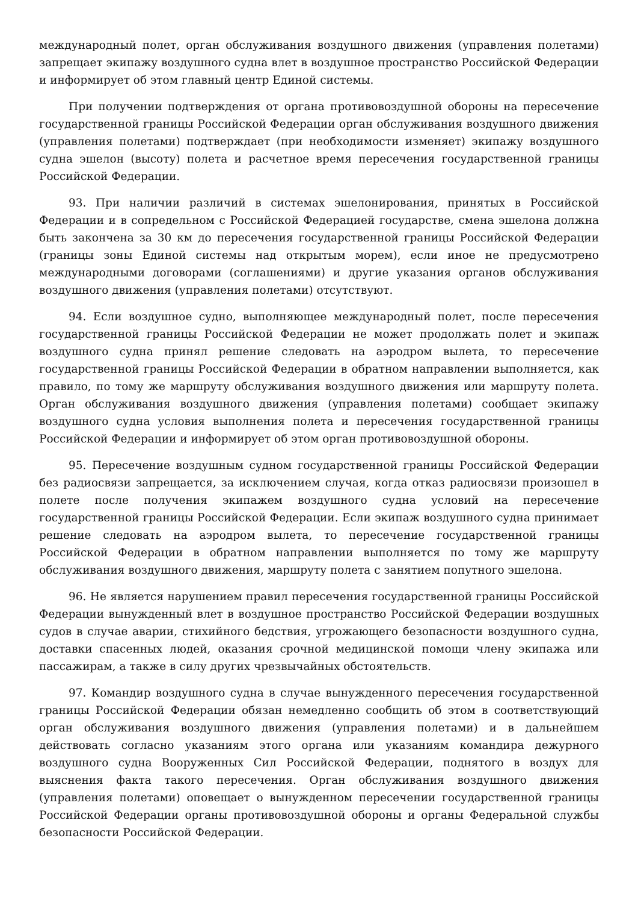международный полет, орган обслуживания воздушного движения (управления полетами) запрещает экипажу воздушного судна влет в воздушное пространство Российской Федерации и информирует об этом главный центр Единой системы.
При получении подтверждения от органа противовоздушной обороны на пересечение государственной границы Российской Федерации орган обслуживания воздушного движения (управления полетами) подтверждает (при необходимости изменяет) экипажу воздушного судна эшелон (высоту) полета и расчетное время пересечения государственной границы Российской Федерации.
93. При наличии различий в системах эшелонирования, принятых в Российской Федерации и в сопредельном с Российской Федерацией государстве, смена эшелона должна быть закончена за 30 км до пересечения государственной границы Российской Федерации (границы зоны Единой системы над открытым морем), если иное не предусмотрено международными договорами (соглашениями) и другие указания органов обслуживания воздушного движения (управления полетами) отсутствуют.
94. Если воздушное судно, выполняющее международный полет, после пересечения государственной границы Российской Федерации не может продолжать полет и экипаж воздушного судна принял решение следовать на аэродром вылета, то пересечение государственной границы Российской Федерации в обратном направлении выполняется, как правило, по тому же маршруту обслуживания воздушного движения или маршруту полета. Орган обслуживания воздушного движения (управления полетами) сообщает экипажу воздушного судна условия выполнения полета и пересечения государственной границы Российской Федерации и информирует об этом орган противовоздушной обороны.
95. Пересечение воздушным судном государственной границы Российской Федерации без радиосвязи запрещается, за исключением случая, когда отказ радиосвязи произошел в полете после получения экипажем воздушного судна условий на пересечение государственной границы Российской Федерации. Если экипаж воздушного судна принимает решение следовать на аэродром вылета, то пересечение государственной границы Российской Федерации в обратном направлении выполняется по тому же маршруту обслуживания воздушного движения, маршруту полета с занятием попутного эшелона.
96. Не является нарушением правил пересечения государственной границы Российской Федерации вынужденный влет в воздушное пространство Российской Федерации воздушных судов в случае аварии, стихийного бедствия, угрожающего безопасности воздушного судна, доставки спасенных людей, оказания срочной медицинской помощи члену экипажа или пассажирам, а также в силу других чрезвычайных обстоятельств.
97. Командир воздушного судна в случае вынужденного пересечения государственной границы Российской Федерации обязан немедленно сообщить об этом в соответствующий орган обслуживания воздушного движения (управления полетами) и в дальнейшем действовать согласно указаниям этого органа или указаниям командира дежурного воздушного судна Вооруженных Сил Российской Федерации, поднятого в воздух для выяснения факта такого пересечения. Орган обслуживания воздушного движения (управления полетами) оповещает о вынужденном пересечении государственной границы Российской Федерации органы противовоздушной обороны и органы Федеральной службы безопасности Российской Федерации.